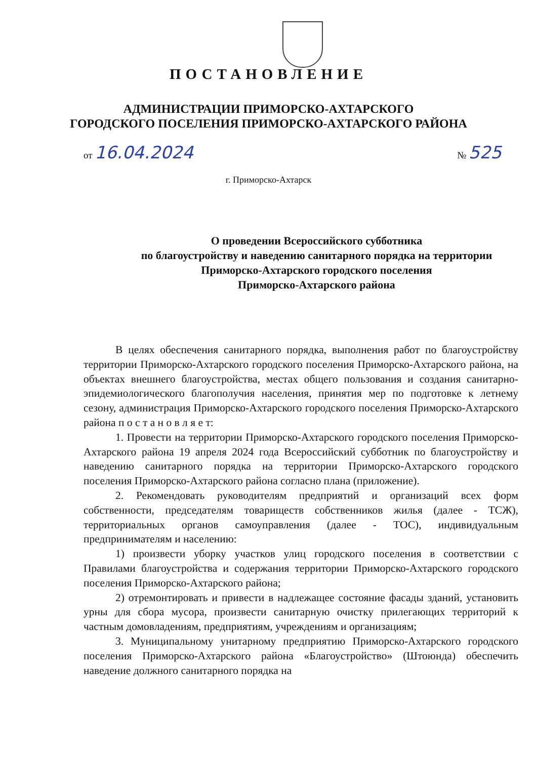ПОСТАНОВЛЕНИЕ
АДМИНИСТРАЦИИ ПРИМОРСКО-АХТАРСКОГО
ГОРОДСКОГО ПОСЕЛЕНИЯ ПРИМОРСКО-АХТАРСКОГО РАЙОНА
от 16.04.2024
№ 525
г. Приморско-Ахтарск
О проведении Всероссийского субботника
по благоустройству и наведению санитарного порядка на территории
Приморско-Ахтарского городского поселения
Приморско-Ахтарского района
В целях обеспечения санитарного порядка, выполнения работ по благоустройству территории Приморско-Ахтарского городского поселения Приморско-Ахтарского района, на объектах внешнего благоустройства, местах общего пользования и создания санитарно-эпидемиологического благополучия населения, принятия мер по подготовке к летнему сезону, администрация Приморско-Ахтарского городского поселения Приморско-Ахтарского района п о с т а н о в л я е т:
1. Провести на территории Приморско-Ахтарского городского поселения Приморско-Ахтарского района 19 апреля 2024 года Всероссийский субботник по благоустройству и наведению санитарного порядка на территории Приморско-Ахтарского городского поселения Приморско-Ахтарского района согласно плана (приложение).
2. Рекомендовать руководителям предприятий и организаций всех форм собственности, председателям товариществ собственников жилья (далее - ТСЖ), территориальных органов самоуправления (далее - ТОС), индивидуальным предпринимателям и населению:
1) произвести уборку участков улиц городского поселения в соответствии с Правилами благоустройства и содержания территории Приморско-Ахтарского городского поселения Приморско-Ахтарского района;
2) отремонтировать и привести в надлежащее состояние фасады зданий, установить урны для сбора мусора, произвести санитарную очистку прилегающих территорий к частным домовладениям, предприятиям, учреждениям и организациям;
3. Муниципальному унитарному предприятию Приморско-Ахтарского городского поселения Приморско-Ахтарского района «Благоустройство» (Штоюнда) обеспечить наведение должного санитарного порядка на